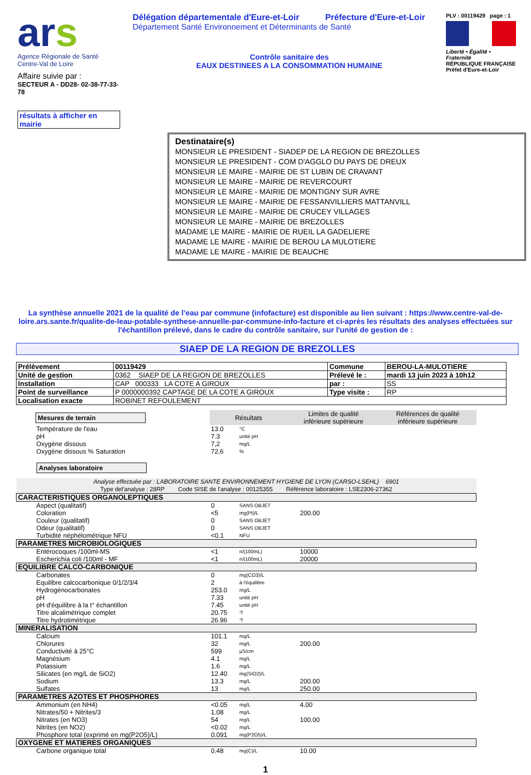ars
Agence Régionale de Santé
Centre-Val de Loire
Affaire suivie par :
SECTEUR A - DD28- 02-38-77-33-78
résultats à afficher en mairie
Délégation départementale d'Eure-et-Loir Préfecture d'Eure-et-Loir
Département Santé Environnement et Déterminants de Santé
Contrôle sanitaire des
EAUX DESTINEES A LA CONSOMMATION HUMAINE
PLV : 00119429 page : 1
Liberté • Égalité • Fraternité
RÉPUBLIQUE FRANÇAISE
Préfet d'Eure-et-Loir
Destinataire(s)
MONSIEUR LE PRESIDENT - SIADEP DE LA REGION DE BREZOLLES
MONSIEUR LE PRESIDENT - COM D'AGGLO DU PAYS DE DREUX
MONSIEUR LE MAIRE - MAIRIE DE ST LUBIN DE CRAVANT
MONSIEUR LE MAIRE - MAIRIE DE REVERCOURT
MONSIEUR LE MAIRE - MAIRIE DE MONTIGNY SUR AVRE
MONSIEUR LE MAIRE - MAIRIE DE FESSANVILLIERS MATTANVILL
MONSIEUR LE MAIRE - MAIRIE DE CRUCEY VILLAGES
MONSIEUR LE MAIRE - MAIRIE DE BREZOLLES
MADAME LE MAIRE - MAIRIE DE RUEIL LA GADELIERE
MADAME LE MAIRE - MAIRIE DE BEROU LA MULOTIERE
MADAME LE MAIRE - MAIRIE DE BEAUCHE
La synthèse annuelle 2021 de la qualité de l’eau par commune (infofacture) est disponible au lien suivant : https://www.centre-val-de-loire.ars.sante.fr/qualite-de-leau-potable-synthese-annuelle-par-commune-info-facture et ci-après les résultats des analyses effectuées sur l'échantillon prélevé, dans le cadre du contrôle sanitaire, sur l'unité de gestion de :
SIAEP DE LA REGION DE BREZOLLES
| Prélèvement | 00119429 | Commune | BEROU-LA-MULOTIERE |
| Unité de gestion | 0362 SIAEP DE LA REGION DE BREZOLLES | Prélevé le : | mardi 13 juin 2023 à 10h12 |
| Installation | CAP 000333 LA COTE A GIROUX | par : | SS |
| Point de surveillance | P 0000000392 CAPTAGE DE LA COTE A GIROUX | Type visite : | RP |
| Localisation exacte | ROBINET REFOULEMENT | | |
| Mesures de terrain | Résultats | | Limites de qualité inférieure supérieure | | Références de qualité inférieure supérieure | |
| Température de l'eau | 13.0 | °C | | | | |
| pH | 7.3 | unité pH | | | | |
| Oxygène dissous | 7,2 | mg/L | | | | |
| Oxygène dissous % Saturation | 72.6 | % | | | | |
| Analyses laboratoire | | | | | | |
| Analyse effectuée par : LABORATOIRE SANTE ENVIRONNEMENT HYGIENE DE LYON (CARSO-LSEHL) 6901 Type del'analyse : 28RP Code SISE de l'analyse : 00125355 Référence laboratoire : LSE2306-27362 | | | | | | |
| CARACTERISTIQUES ORGANOLEPTIQUES | | | | | | |
| Aspect (qualitatif) | 0 | SANS OBJET | | | | |
| Coloration | <5 | mg(Pt)/L | | 200.00 | | |
| Couleur (qualitatif) | 0 | SANS OBJET | | | | |
| Odeur (qualitatif) | 0 | SANS OBJET | | | | |
| Turbidité néphélométrique NFU | <0.1 | NFU | | | | |
| PARAMETRES MICROBIOLOGIQUES | | | | | | |
| Entérocoques /100ml-MS | <1 | n/(100mL) | | 10000 | | |
| Escherichia coli /100ml - MF | <1 | n/(100mL) | | 20000 | | |
| EQUILIBRE CALCO-CARBONIQUE | | | | | | |
| Carbonates | 0 | mg(CO3)/L | | | | |
| Equilibre calcocarbonique 0/1/2/3/4 | 2 | à l'équilibre | | | | |
| Hydrogénocarbonates | 253.0 | mg/L | | | | |
| pH | 7.33 | unité pH | | | | |
| pH d'équilibre à la t° échantillon | 7.45 | unité pH | | | | |
| Titre alcalimétrique complet | 20.75 | °f | | | | |
| Titre hydrotimétrique | 26.96 | °f | | | | |
| MINERALISATION | | | | | | |
| Calcium | 101.1 | mg/L | | | | |
| Chlorures | 32 | mg/L | | 200.00 | | |
| Conductivité à 25°C | 599 | µS/cm | | | | |
| Magnésium | 4.1 | mg/L | | | | |
| Potassium | 1.6 | mg/L | | | | |
| Silicates (en mg/L de SiO2) | 12.40 | mg(SiO2)/L | | | | |
| Sodium | 13.3 | mg/L | | 200.00 | | |
| Sulfates | 13 | mg/L | | 250.00 | | |
| PARAMETRES AZOTES ET PHOSPHORES | | | | | | |
| Ammonium (en NH4) | <0.05 | mg/L | | 4.00 | | |
| Nitrates/50 + Nitrites/3 | 1.08 | mg/L | | | | |
| Nitrates (en NO3) | 54 | mg/L | | 100.00 | | |
| Nitrites (en NO2) | <0.02 | mg/L | | | | |
| Phosphore total (exprimé en mg(P2O5)/L) | 0.091 | mg(P2O5)/L | | | | |
| OXYGENE ET MATIERES ORGANIQUES | | | | | | |
| Carbone organique total | 0.48 | mg(C)/L | | 10.00 | | |
1